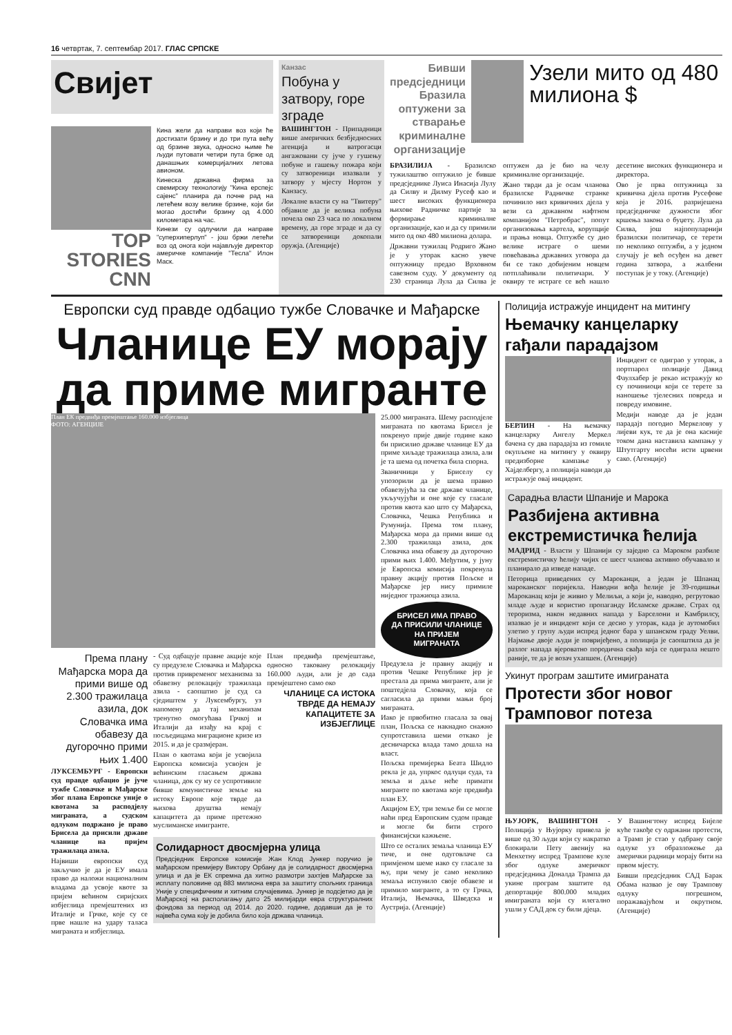16 четвртак, 7. септембар 2017. ГЛАС СРПСКЕ
Свијет
TOP STORIES CNN
Кина жели да направи воз који ће достизати брзину и до три пута већу од брзине звука, односно њиме ће људи путовати четири пута брже од данашњих комерцијалних летова авионом.
Кинеска државна фирма за свемирску технологију "Кина ерспејс сајенс" планира да почне рад на летећем возу велике брзине, који би могао достићи брзину од 4.000 километара на час.
Кинези су одлучили да направе "суперхиперлуп" - још бржи летећи воз од онога који најављује директор америчке компаније "Тесла" Илон Маск.
Канзас
Побуна у затвору, горе зграде
ВАШИНГТОН - Припадници више америчких безбједносних агенција и ватрогасци ангажовани су јуче у гушењу побуне и гашењу пожара који су затвореници изазвали у затвору у мјесту Нортон у Канзасу.
Локалне власти су на "Твитеру" објавиле да је велика побуна почела око 23 часа по локалном времену, да горе зграде и да су се затвореници докопали оружја. (Агенције)
Бивши предсједници Бразила оптужени за стварање криминалне организације
Узели мито од 480 милиона $
БРАЗИЛИЈА - Бразилско тужилаштво оптужило је бивше предсједнике Луиса Инасија Лулу да Силву и Дилму Русеф као и шест високих функционера њихове Радничке партије за формирање криминалне организације, као и да су примили мито од око 480 милиона долара.
Државни тужилац Родриго Жано је у уторак касно увече оптужницу предао Врховном савезном суду. У документу од 230 страница Лула да Силва је оптужен да је био на челу криминалне организације.
Жано тврди да је осам чланова бразилске Радничке странке починило низ кривичних дјела у вези са државном нафтном компанијом "Петробрас", попут организовања картела, корупције и прања новца. Оптужбе су дио велике истраге о шеми повећавања државних уговора да би се тако добијеним новцем потплаћивали политичари. У оквиру те истраге се већ нашло десетине високих функционера и директора.
Ово је прва оптужница за кривична дјела против Русефове која је 2016. разријешена предсједничке дужности због кршења закона о буџету. Лула да Силва, још најпопуларнији бразилски политичар, се терети по неколико оптужби, а у једном случају је већ осуђен на девет година затвора, а жалбени поступак је у току. (Агенције)
Европски суд правде одбацио тужбе Словачке и Мађарске
Чланице ЕУ морају да приме мигранте
План ЕК предвиђа премјештање 160.000 избјеглица
ФОТО: АГЕНЦИЈЕ
Према плану Мађарска мора да прими више од 2.300 тражилаца азила, док Словачка има обавезу да дугорочно прими њих 1.400
ЛУКСЕМБУРГ - Европски суд правде одбацио је јуче тужбе Словачке и Мађарске због плана Европске уније о квотама за расподјелу миграната, а судском одлуком подржано је право Брисела да присили државе чланице на пријем тражилаца азила.
Највиши европски суд закључио је да је ЕУ имала право да наложи националним владама да усвоје квоте за пријем већином сиријских избјеглица премјештених из Италије и Грчке, које су се прве нашле на удару таласа миграната и избјеглица.
- Суд одбацује правне акције које су предузеле Словачка и Мађарска против привременог механизма за обавезну релокацију тражилаца азила - саопштио је суд са сједиштем у Луксембургу, уз напомену да тај механизам тренутно омогућава Грчкој и Италији да изађу на крај с посљедицама миграционе кризе из 2015. и да је сразмјеран.
План о квотама који је усвојила Европска комисија усвојен је већинским гласањем држава чланица, док су му се успротивиле бивше комунистичке земље на истоку Европе које тврде да њихова друштва немају капацитета да приме претежно муслиманске имигранте.
План предвиђа премјештање, односно таковану релокацију 160.000 људи, али је до сада премјештено само око
ЧЛАНИЦЕ СА ИСТОКА ТВРДЕ ДА НЕМАЈУ КАПАЦИТЕТЕ ЗА ИЗБЈЕГЛИЦЕ
Солидарност двосмјерна улица
Предсједник Европске комисије Жан Клод Јункер поручио је мађарском премијеру Виктору Орбану да је солидарност двосмјерна улица и да је ЕК спремна да хитно размотри захтјев Мађарске за исплату половине од 883 милиона евра за заштиту спољних граница Уније у специфичним и хитним случајевима. Јункер је подсјетио да је Мађарској на располагању дато 25 милијарди евра структуралних фондова за период од 2014. до 2020. године, додавши да је то највећа сума коју је добила било која држава чланица.
25.000 миграната. Шему расподјеле миграната по квотама Брисел је покренуо прије двије године како би присилио државе чланице ЕУ да приме хиљаде тражилаца азила, али је та шема од почетка била спорна.
Званичници у Бриселу су упозорили да је шема правно обавезујућа за све државе чланице, укључујући и оне које су гласале против квота као што су Мађарска, Словачка, Чешка Република и Румунија. Према том плану, Мађарска мора да прими више од 2.300 тражилаца азила, док Словачка има обавезу да дугорочно прими њих 1.400. Међутим, у јуну је Европска комисија покренула правну акцију против Пољске и Мађарске јер нису примиле ниједног тражиоца азила.
БРИСЕЛ ИМА ПРАВО ДА ПРИСИЛИ ЧЛАНИЦЕ НА ПРИЈЕМ МИГРАНАТА
Предузела је правну акцију и против Чешке Републике јер је престала да прима мигранте, али је поштедјела Словачку, која се сагласила да прими мањи број миграната.
Иако је првобитно гласала за овај план, Пољска се накнадно снажно супротставила шеми откако је десничарска влада тамо дошла на власт.
Пољска премијерка Беата Шидло рекла је да, упркос одлуци суда, та земља и даље неће примати мигранте по квотама које предвиђа план ЕУ.
Акцијом ЕУ, три земље би се могле наћи пред Европским судом правде и могле би бити строго финансијски кажњене.
Што се осталих земаља чланица ЕУ тиче, и оне одуговлаче са примјеном шеме иако су гласале за њу, при чему је само неколико земаља испунило своје обавезе и примило мигранте, а то су Грчка, Италија, Њемачка, Шведска и Аустрија. (Агенције)
Полиција истражује инцидент на митингу
Њемачку канцеларку гађали парадајзом
БЕРЛИН - На њемачку канцеларку Ангелу Меркел бачена су два парадајза из гомиле окупљене на митингу у оквиру предизборне кампање у Хајделбергу, а полиција наводи да истражује овај инцидент.
Инцидент се одиграо у уторак, а портпарол полиције Давид Фаулхабер је рекао истражују ко су починиоци који се терете за наношење тјелесних повреда и повреду имовине.
Медији наводе да је један парадајз погодио Меркелову у лијеви кук, те да је она касније током дана наставила кампању у Штутгарту носећи исти црвени сако. (Агенције)
Сарадња власти Шпаније и Марока
Разбијена активна екстремистичка ћелија
МАДРИД - Власти у Шпанији су заједно са Мароком разбиле екстремистичку ћелију чијих се шест чланова активно обучавало и планирало да изведе нападе.
Петорица приведених су Мароканци, а један је Шпанац мароканског поријекла. Наводни вођа ћелије је 39-годишњи Мароканац који је живио у Мелиљи, а који је, наводно, регрутовао младе људе и користио пропаганду Исламске државе. Страх од тероризма, након недавних напада у Барселони и Камбрилсу, изазвао је и инцидент који се десио у уторак, када је аутомобил улетио у групу људи испред једног бара у шпанском граду Уелви. Најмање двоје људи је повријеђено, а полиција је саопштила да је разлог напада вјероватно породична свађа која се одиграла нешто раније, те да је возач ухапшен. (Агенције)
Укинут програм заштите имиграната
Протести због новог Трамповог потеза
ЊУЈОРК, ВАШИНГТОН - Полиција у Њујорку привела је више од 30 људи који су накратко блокирали Пету авенију на Менхетну испред Трампове куле због одлуке америчког предсједника Доналда Трампа да укине програм заштите од депортације 800.000 младих имиграната који су илегално ушли у САД док су били дјеца.
У Вашингтону испред Бијеле куће такође су одржани протести, а Трамп је стао у одбрану своје одлуке уз образложење да амерички радници морају бити на првом мјесту.
Бивши предсједник САД Барак Обама назвао је ову Трампову одлуку погрешном, поражавајућом и окрутном. (Агенције)